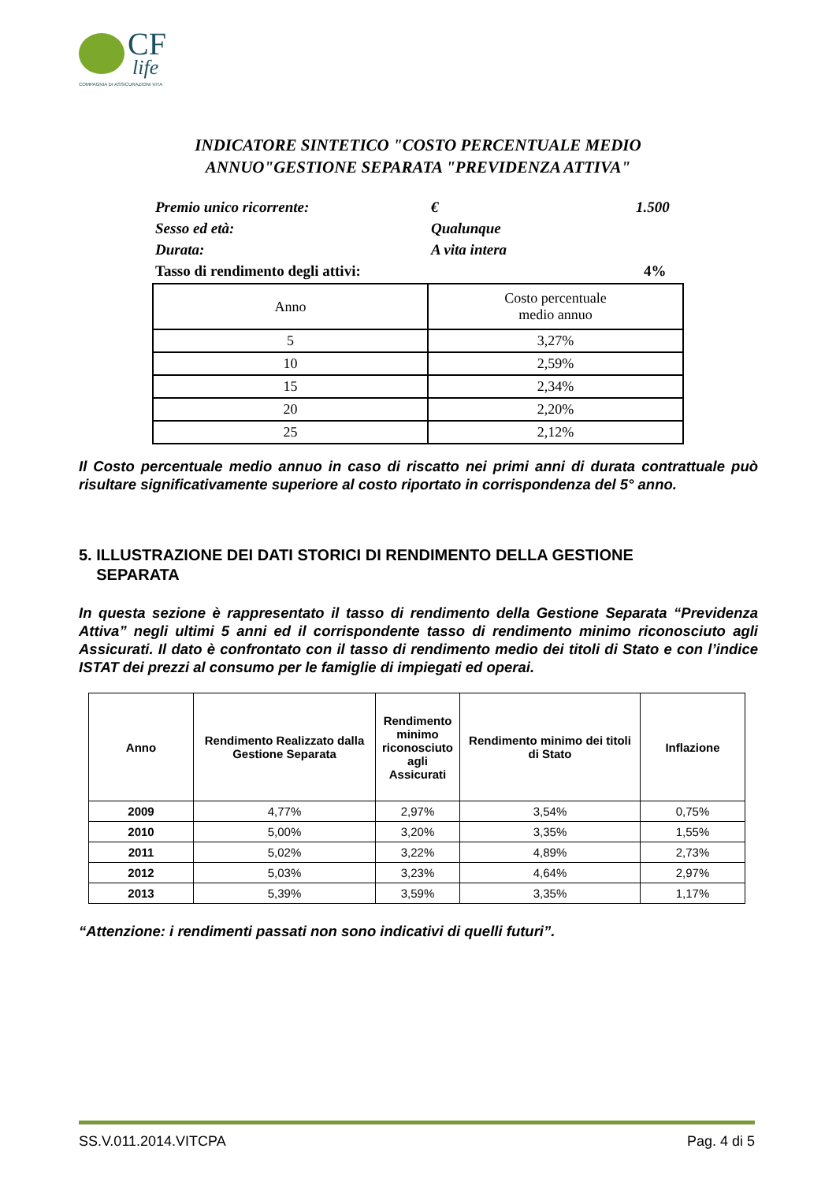CF
life
COMPAGNIA DI ASSICURAZIONI VITA
INDICATORE SINTETICO "COSTO PERCENTUALE MEDIO
ANNUO"GESTIONE SEPARATA "PREVIDENZA ATTIVA"
Premio unico ricorrente: € 1.500
Sesso ed età: Qualunque
Durata: A vita intera
Tasso di rendimento degli attivi: 4%
| Anno | Costo percentuale medio annuo |
| 5 | 3,27% |
| 10 | 2,59% |
| 15 | 2,34% |
| 20 | 2,20% |
| 25 | 2,12% |
Il Costo percentuale medio annuo in caso di riscatto nei primi anni di durata contrattuale può risultare significativamente superiore al costo riportato in corrispondenza del 5° anno.
5. ILLUSTRAZIONE DEI DATI STORICI DI RENDIMENTO DELLA GESTIONE
SEPARATA
In questa sezione è rappresentato il tasso di rendimento della Gestione Separata “Previdenza Attiva” negli ultimi 5 anni ed il corrispondente tasso di rendimento minimo riconosciuto agli Assicurati. Il dato è confrontato con il tasso di rendimento medio dei titoli di Stato e con l’indice ISTAT dei prezzi al consumo per le famiglie di impiegati ed operai.
| Anno | Rendimento Realizzato dalla Gestione Separata | Rendimento minimo riconosciuto agli Assicurati | Rendimento minimo dei titoli di Stato | Inflazione |
| --- | --- | --- | --- | --- |
| 2009 | 4,77% | 2,97% | 3,54% | 0,75% |
| 2010 | 5,00% | 3,20% | 3,35% | 1,55% |
| 2011 | 5,02% | 3,22% | 4,89% | 2,73% |
| 2012 | 5,03% | 3,23% | 4,64% | 2,97% |
| 2013 | 5,39% | 3,59% | 3,35% | 1,17% |
“Attenzione: i rendimenti passati non sono indicativi di quelli futuri”.
SS.V.011.2014.VITCPA Pag. 4 di 5